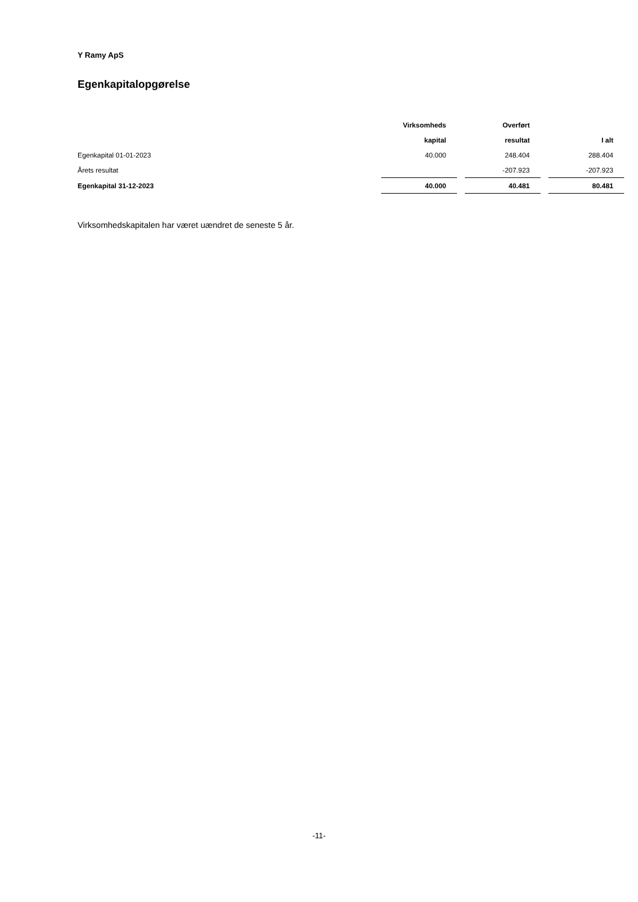Y Ramy ApS
Egenkapitalopgørelse
| | Virksomheds | | Overført | | |
| | kapital | | resultat | | I alt |
| Egenkapital 01-01-2023 | 40.000 | | 248.404 | | 288.404 |
| Årets resultat | | | -207.923 | | -207.923 |
| Egenkapital 31-12-2023 | 40.000 | | 40.481 | | 80.481 |
Virksomhedskapitalen har været uændret de seneste 5 år.
-11-